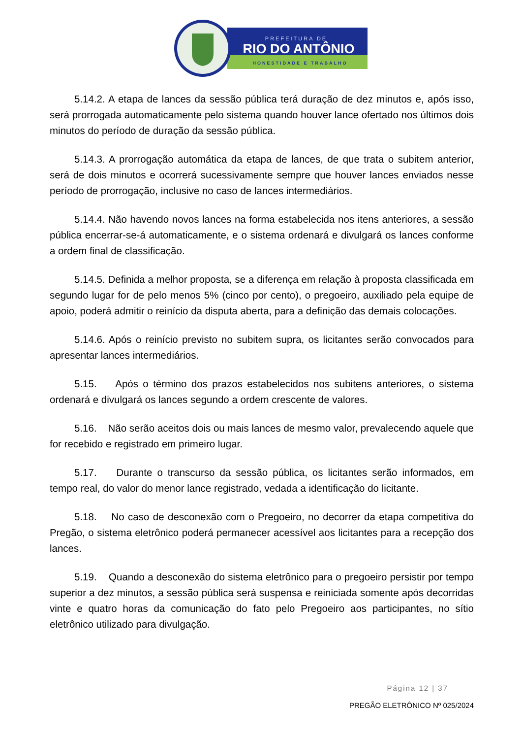PREFEITURA DE
RIO DO ANTÔNIO
HONESTIDADE E TRABALHO
5.14.2. A etapa de lances da sessão pública terá duração de dez minutos e, após isso, será prorrogada automaticamente pelo sistema quando houver lance ofertado nos últimos dois minutos do período de duração da sessão pública.
5.14.3. A prorrogação automática da etapa de lances, de que trata o subitem anterior, será de dois minutos e ocorrerá sucessivamente sempre que houver lances enviados nesse período de prorrogação, inclusive no caso de lances intermediários.
5.14.4. Não havendo novos lances na forma estabelecida nos itens anteriores, a sessão pública encerrar-se-á automaticamente, e o sistema ordenará e divulgará os lances conforme a ordem final de classificação.
5.14.5. Definida a melhor proposta, se a diferença em relação à proposta classificada em segundo lugar for de pelo menos 5% (cinco por cento), o pregoeiro, auxiliado pela equipe de apoio, poderá admitir o reinício da disputa aberta, para a definição das demais colocações.
5.14.6. Após o reinício previsto no subitem supra, os licitantes serão convocados para apresentar lances intermediários.
5.15. Após o término dos prazos estabelecidos nos subitens anteriores, o sistema ordenará e divulgará os lances segundo a ordem crescente de valores.
5.16. Não serão aceitos dois ou mais lances de mesmo valor, prevalecendo aquele que for recebido e registrado em primeiro lugar.
5.17. Durante o transcurso da sessão pública, os licitantes serão informados, em tempo real, do valor do menor lance registrado, vedada a identificação do licitante.
5.18. No caso de desconexão com o Pregoeiro, no decorrer da etapa competitiva do Pregão, o sistema eletrônico poderá permanecer acessível aos licitantes para a recepção dos lances.
5.19. Quando a desconexão do sistema eletrônico para o pregoeiro persistir por tempo superior a dez minutos, a sessão pública será suspensa e reiniciada somente após decorridas vinte e quatro horas da comunicação do fato pelo Pregoeiro aos participantes, no sítio eletrônico utilizado para divulgação.
Página 12 | 37
PREGÃO ELETRÔNICO Nº 025/2024